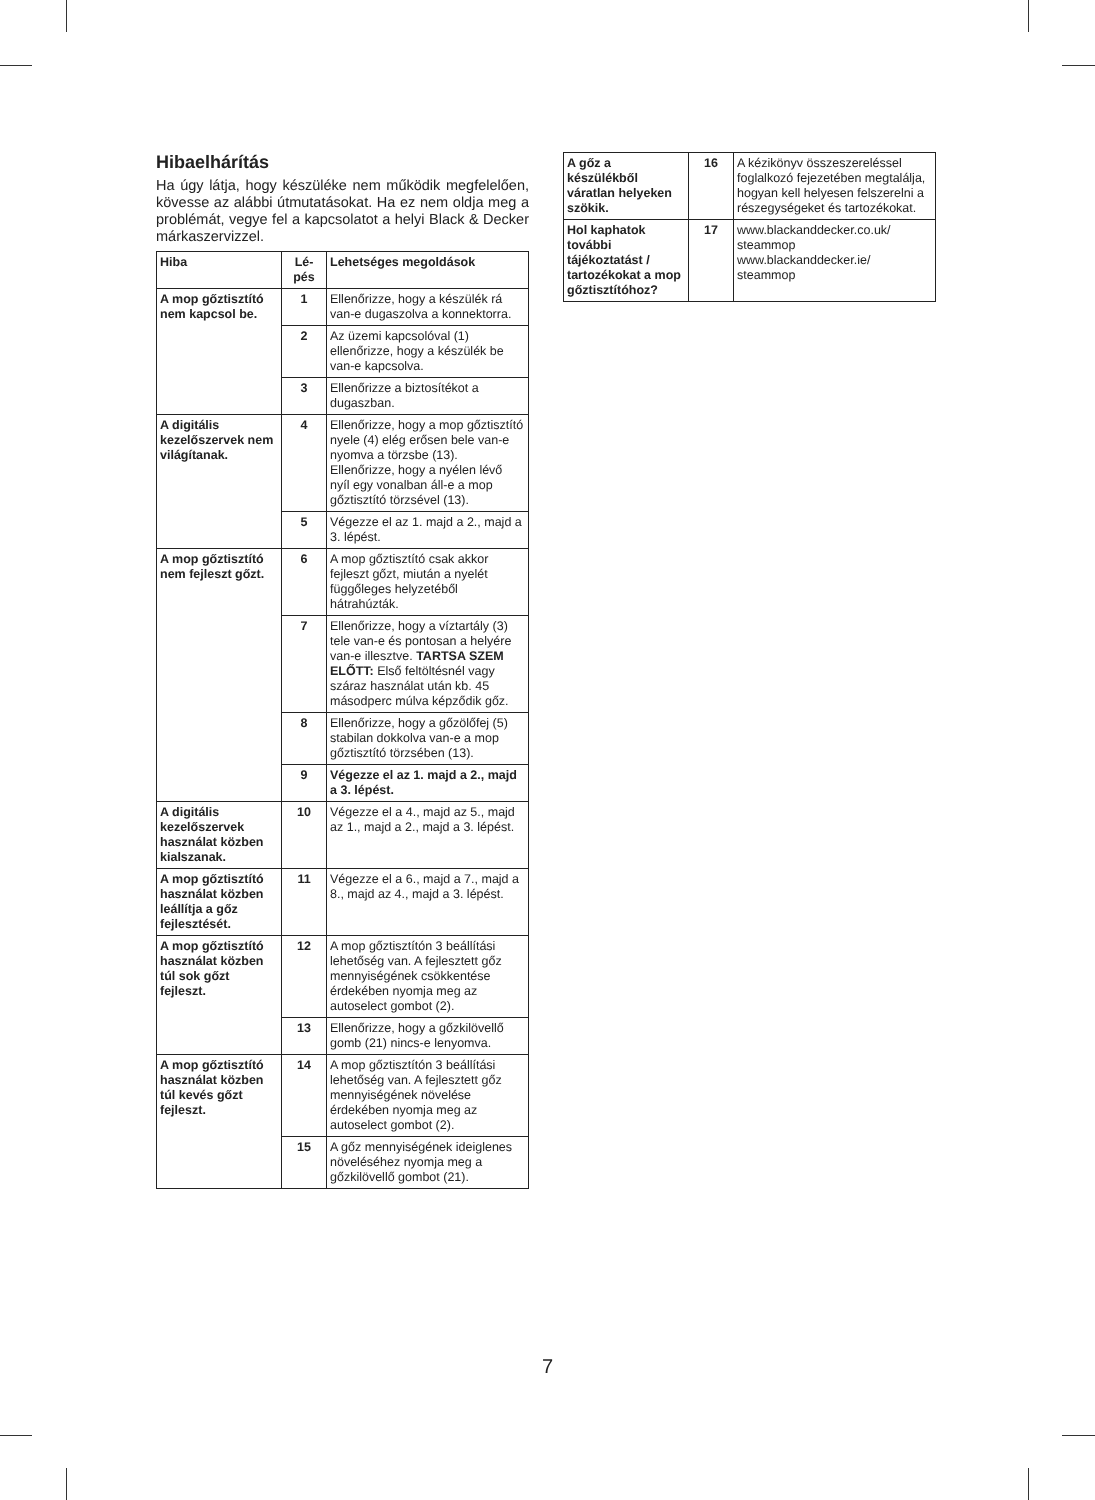Hibaelhárítás
Ha úgy látja, hogy készüléke nem működik megfelelően, kövesse az alábbi útmutatásokat. Ha ez nem oldja meg a problémát, vegye fel a kapcsolatot a helyi Black & Decker márkaszervizzel.
| Hiba | Lé- pés | Lehetséges megoldások |
| --- | --- | --- |
| A mop gőztisztító nem kapcsol be. | 1 | Ellenőrizze, hogy a készülék rá van-e dugaszolva a konnektorra. |
| | 2 | Az üzemi kapcsolóval (1) ellenőrizze, hogy a készülék be van-e kapcsolva. |
| | 3 | Ellenőrizze a biztosítékot a dugaszban. |
| A digitális kezelőszervek nem világítanak. | 4 | Ellenőrizze, hogy a mop gőztisztító nyele (4) elég erősen bele van-e nyomva a törzsbe (13). Ellenőrizze, hogy a nyélen lévő nyíl egy vonalban áll-e a mop gőztisztító törzsével (13). |
| | 5 | Végezze el az 1. majd a 2., majd a 3. lépést. |
| A mop gőztisztító nem fejleszt gőzt. | 6 | A mop gőztisztító csak akkor fejleszt gőzt, miután a nyelét függőleges helyzetéből hátrahúzták. |
| | 7 | Ellenőrizze, hogy a víztartály (3) tele van-e és pontosan a helyére van-e illesztve. TARTSA SZEM ELŐTT: Első feltöltésnél vagy száraz használat után kb. 45 másodperc múlva képződik gőz. |
| | 8 | Ellenőrizze, hogy a gőzölőfej (5) stabilan dokkolva van-e a mop gőztisztító törzsében (13). |
| | 9 | Végezze el az 1. majd a 2., majd a 3. lépést. |
| A digitális kezelőszervek használat közben kialszanak. | 10 | Végezze el a 4., majd az 5., majd az 1., majd a 2., majd a 3. lépést. |
| A mop gőztisztító használat közben leállítja a gőz fejlesztését. | 11 | Végezze el a 6., majd a 7., majd a 8., majd az 4., majd a 3. lépést. |
| A mop gőztisztító használat közben túl sok gőzt fejleszt. | 12 | A mop gőztisztítón 3 beállítási lehetőség van. A fejlesztett gőz mennyiségének csökkentése érdekében nyomja meg az autoselect gombot (2). |
| | 13 | Ellenőrizze, hogy a gőzkilövellő gomb (21) nincs-e lenyomva. |
| A mop gőztisztító használat közben túl kevés gőzt fejleszt. | 14 | A mop gőztisztítón 3 beállítási lehetőség van. A fejlesztett gőz mennyiségének növelése érdekében nyomja meg az autoselect gombot (2). |
| | 15 | A gőz mennyiségének ideiglenes növeléséhez nyomja meg a gőzkilövellő gombot (21). |
| A gőz a készülékből váratlan helyeken szökik. | 16 | A kézikönyv összeszereléssel foglalkozó fejezetében megtalálja, hogyan kell helyesen felszerelni a részegységeket és tartozékokat. |
| Hol kaphatok további tájékoztatást / tartozékokat a mop gőztisztítóhoz? | 17 | www.blackanddecker.co.uk/ steammop www.blackanddecker.ie/ steammop |
7